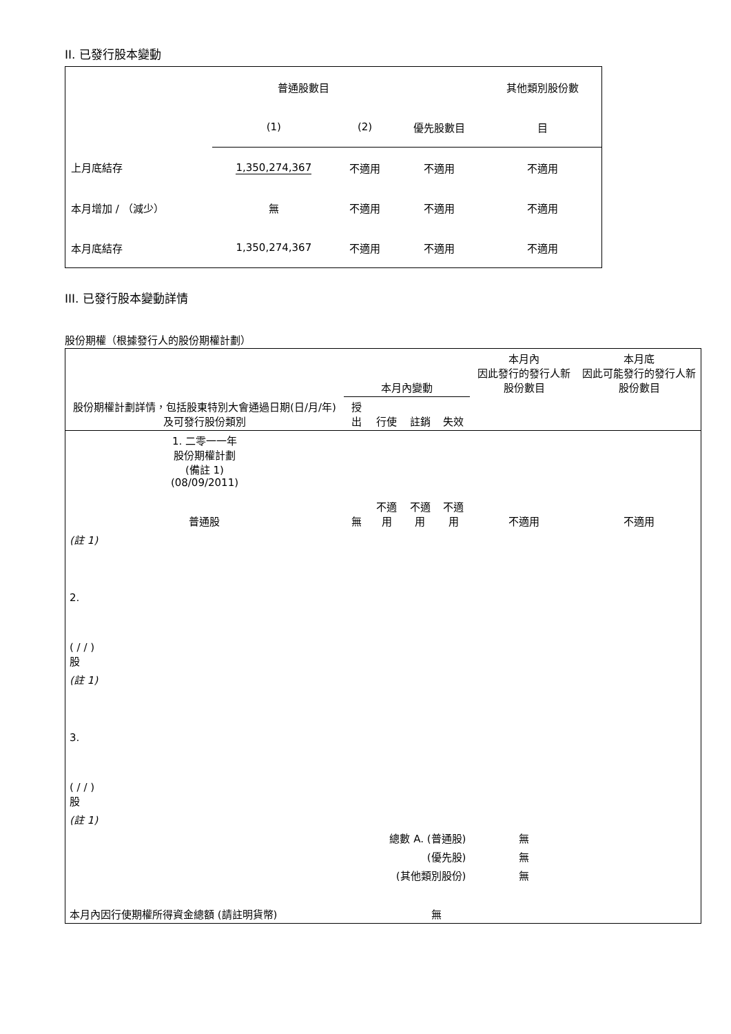II. 已發行股本變動
| | 普通股數目 | | | 其他類別股份數 |
| | (1) | (2) | 優先股數目 | 目 |
| 上月底結存 | 1,350,274,367 | 不適用 | 不適用 | 不適用 |
| 本月增加 / （減少） | 無 | 不適用 | 不適用 | 不適用 |
| 本月底結存 | 1,350,274,367 | 不適用 | 不適用 | 不適用 |
III. 已發行股本變動詳情
股份期權（根據發行人的股份期權計劃）
| 股份期權計劃詳情，包括股東特別大會通過日期(日/月/年) 及可發行股份類別 | 本月內變動 | | | | 本月內 因此發行的發行人新股份數目 | 本月底 因此可能發行的發行人新股份數目 |
| | 授出 | 行使 | 註銷 | 失效 | | |
| 1. 二零一一年 股份期權計劃 (備註 1) (08/09/2011) 普通股 | 無 | 不適用 | 不適用 | 不適用 | 不適用 | 不適用 |
| (註 1) | | | | | | |
| 2. ( / / ) 股 | | | | | | |
| (註 1) | | | | | | |
| 3. ( / / ) 股 | | | | | | |
| (註 1) | | | | | | |
| 總數 A. (普通股) | | | | | 無 | |
| (優先股) | | | | | 無 | |
| (其他類別股份) | | | | | 無 | |
| 本月內因行使期權所得資金總額 (請註明貨幣) | | | 無 | | | |